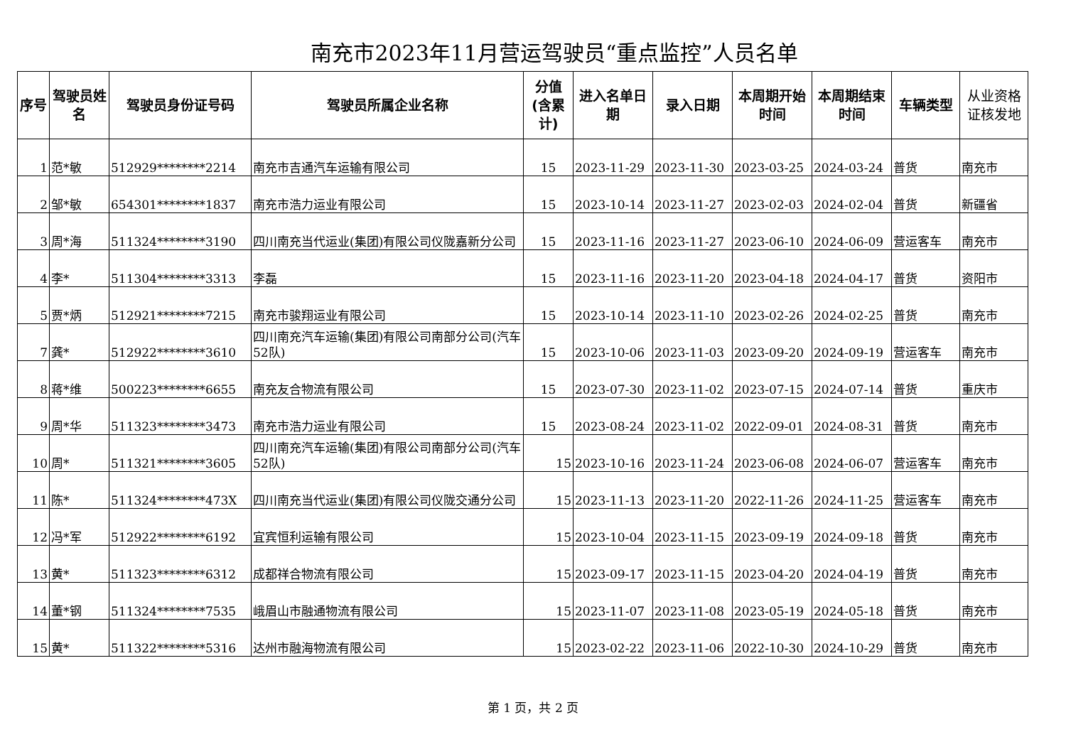南充市2023年11月营运驾驶员“重点监控”人员名单
| 序号 | 驾驶员姓名 | 驾驶员身份证号码 | 驾驶员所属企业名称 | 分值(含累计) | 进入名单日期 | 录入日期 | 本周期开始时间 | 本周期结束时间 | 车辆类型 | 从业资格证核发地 |
| --- | --- | --- | --- | --- | --- | --- | --- | --- | --- | --- |
| 1 | 范*敏 | 512929********2214 | 南充市吉通汽车运输有限公司 | 15 | 2023-11-29 | 2023-11-30 | 2023-03-25 | 2024-03-24 | 普货 | 南充市 |
| 2 | 邹*敏 | 654301********1837 | 南充市浩力运业有限公司 | 15 | 2023-10-14 | 2023-11-27 | 2023-02-03 | 2024-02-04 | 普货 | 新疆省 |
| 3 | 周*海 | 511324********3190 | 四川南充当代运业(集团)有限公司仪陇嘉新分公司 | 15 | 2023-11-16 | 2023-11-27 | 2023-06-10 | 2024-06-09 | 营运客车 | 南充市 |
| 4 | 李* | 511304********3313 | 李磊 | 15 | 2023-11-16 | 2023-11-20 | 2023-04-18 | 2024-04-17 | 普货 | 资阳市 |
| 5 | 贾*炳 | 512921********7215 | 南充市骏翔运业有限公司 | 15 | 2023-10-14 | 2023-11-10 | 2023-02-26 | 2024-02-25 | 普货 | 南充市 |
| 7 | 龚* | 512922********3610 | 四川南充汽车运输(集团)有限公司南部分公司(汽车52队) | 15 | 2023-10-06 | 2023-11-03 | 2023-09-20 | 2024-09-19 | 营运客车 | 南充市 |
| 8 | 蒋*维 | 500223********6655 | 南充友合物流有限公司 | 15 | 2023-07-30 | 2023-11-02 | 2023-07-15 | 2024-07-14 | 普货 | 重庆市 |
| 9 | 周*华 | 511323********3473 | 南充市浩力运业有限公司 | 15 | 2023-08-24 | 2023-11-02 | 2022-09-01 | 2024-08-31 | 普货 | 南充市 |
| 10 | 周* | 511321********3605 | 四川南充汽车运输(集团)有限公司南部分公司(汽车52队) | 15 | 2023-10-16 | 2023-11-24 | 2023-06-08 | 2024-06-07 | 营运客车 | 南充市 |
| 11 | 陈* | 511324********473X | 四川南充当代运业(集团)有限公司仪陇交通分公司 | 15 | 2023-11-13 | 2023-11-20 | 2022-11-26 | 2024-11-25 | 营运客车 | 南充市 |
| 12 | 冯*军 | 512922********6192 | 宜宾恒利运输有限公司 | 15 | 2023-10-04 | 2023-11-15 | 2023-09-19 | 2024-09-18 | 普货 | 南充市 |
| 13 | 黄* | 511323********6312 | 成都祥合物流有限公司 | 15 | 2023-09-17 | 2023-11-15 | 2023-04-20 | 2024-04-19 | 普货 | 南充市 |
| 14 | 董*钢 | 511324********7535 | 峨眉山市融通物流有限公司 | 15 | 2023-11-07 | 2023-11-08 | 2023-05-19 | 2024-05-18 | 普货 | 南充市 |
| 15 | 黄* | 511322********5316 | 达州市融海物流有限公司 | 15 | 2023-02-22 | 2023-11-06 | 2022-10-30 | 2024-10-29 | 普货 | 南充市 |
第 1 页，共 2 页